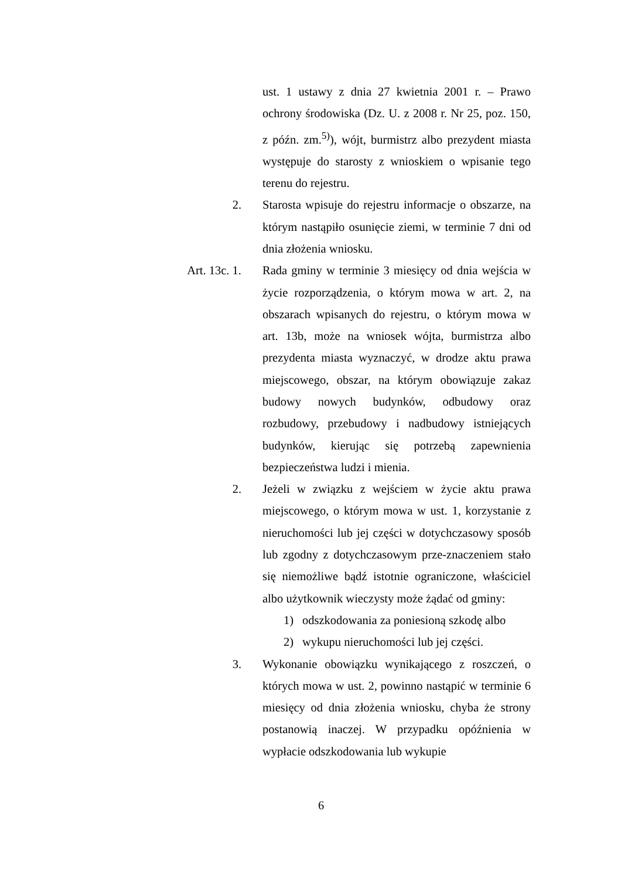ust. 1 ustawy z dnia 27 kwietnia 2001 r. – Prawo ochrony środowiska (Dz. U. z 2008 r. Nr 25, poz. 150, z późn. zm.<sup>5)</sup>), wójt, burmistrz albo prezydent miasta występuje do starosty z wnioskiem o wpisanie tego terenu do rejestru.
2. Starosta wpisuje do rejestru informacje o obszarze, na którym nastąpiło osunięcie ziemi, w terminie 7 dni od dnia złożenia wniosku.
Art. 13c. 1. Rada gminy w terminie 3 miesięcy od dnia wejścia w życie rozporządzenia, o którym mowa w art. 2, na obszarach wpisanych do rejestru, o którym mowa w art. 13b, może na wniosek wójta, burmistrza albo prezydenta miasta wyznaczyć, w drodze aktu prawa miejscowego, obszar, na którym obowiązuje zakaz budowy nowych budynków, odbudowy oraz rozbudowy, przebudowy i nadbudowy istniejących budynków, kierując się potrzebą zapewnienia bezpieczeństwa ludzi i mienia.
2. Jeżeli w związku z wejściem w życie aktu prawa miejscowego, o którym mowa w ust. 1, korzystanie z nieruchomości lub jej części w dotychczasowy sposób lub zgodny z dotychczasowym prze-znaczeniem stało się niemożliwe bądź istotnie ograniczone, właściciel albo użytkownik wieczysty może żądać od gminy:
1) odszkodowania za poniesioną szkodę albo
2) wykupu nieruchomości lub jej części.
3. Wykonanie obowiązku wynikającego z roszczeń, o których mowa w ust. 2, powinno nastąpić w terminie 6 miesięcy od dnia złożenia wniosku, chyba że strony postanowią inaczej. W przypadku opóźnienia w wypłacie odszkodowania lub wykupie
6